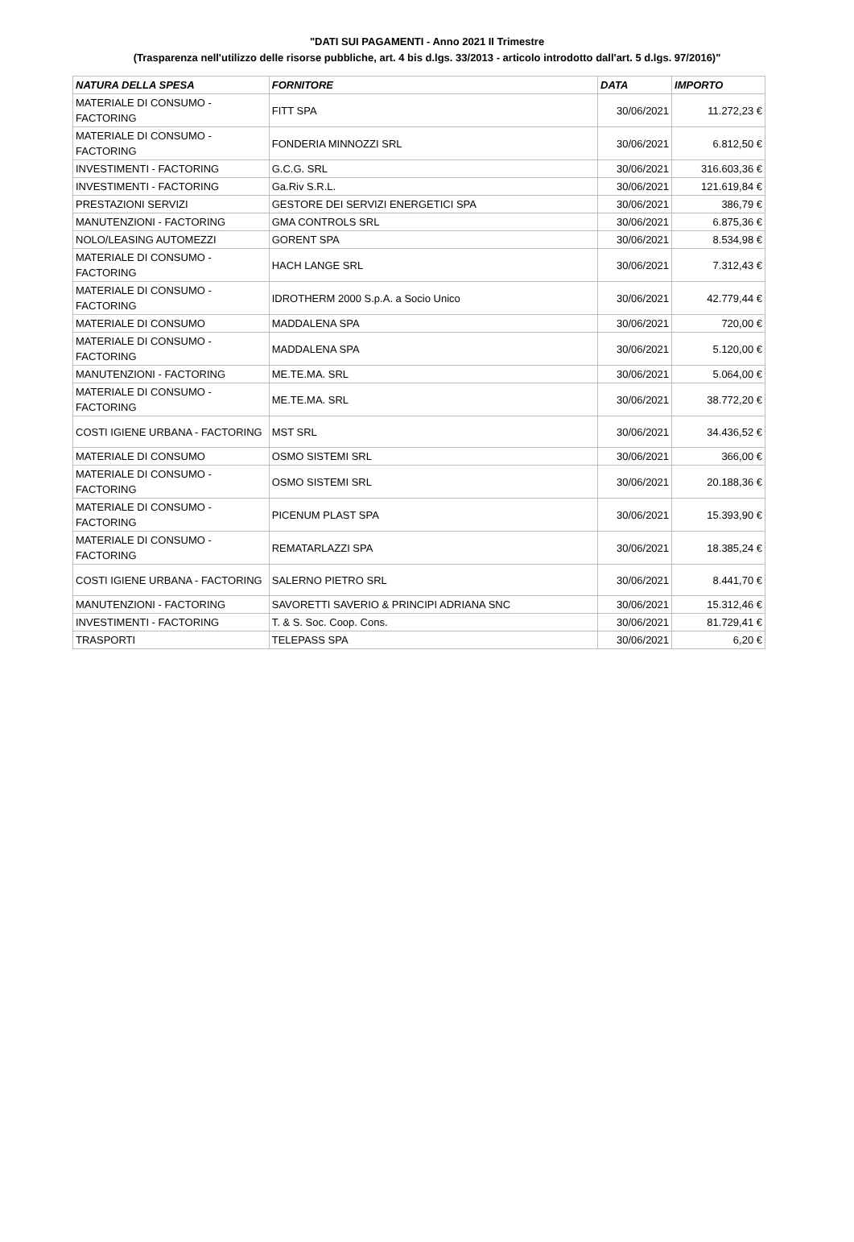"DATI SUI PAGAMENTI - Anno 2021 II Trimestre
(Trasparenza nell'utilizzo delle risorse pubbliche, art. 4 bis d.lgs. 33/2013 - articolo introdotto dall'art. 5 d.lgs. 97/2016)"
| NATURA DELLA SPESA | FORNITORE | DATA | IMPORTO |
| --- | --- | --- | --- |
| MATERIALE DI CONSUMO - FACTORING | FITT SPA | 30/06/2021 | 11.272,23 € |
| MATERIALE DI CONSUMO - FACTORING | FONDERIA MINNOZZI SRL | 30/06/2021 | 6.812,50 € |
| INVESTIMENTI - FACTORING | G.C.G. SRL | 30/06/2021 | 316.603,36 € |
| INVESTIMENTI - FACTORING | Ga.Riv S.R.L. | 30/06/2021 | 121.619,84 € |
| PRESTAZIONI SERVIZI | GESTORE DEI SERVIZI ENERGETICI SPA | 30/06/2021 | 386,79 € |
| MANUTENZIONI - FACTORING | GMA CONTROLS SRL | 30/06/2021 | 6.875,36 € |
| NOLO/LEASING AUTOMEZZI | GORENT SPA | 30/06/2021 | 8.534,98 € |
| MATERIALE DI CONSUMO - FACTORING | HACH LANGE SRL | 30/06/2021 | 7.312,43 € |
| MATERIALE DI CONSUMO - FACTORING | IDROTHERM 2000 S.p.A. a Socio Unico | 30/06/2021 | 42.779,44 € |
| MATERIALE DI CONSUMO | MADDALENA SPA | 30/06/2021 | 720,00 € |
| MATERIALE DI CONSUMO - FACTORING | MADDALENA SPA | 30/06/2021 | 5.120,00 € |
| MANUTENZIONI - FACTORING | ME.TE.MA. SRL | 30/06/2021 | 5.064,00 € |
| MATERIALE DI CONSUMO - FACTORING | ME.TE.MA. SRL | 30/06/2021 | 38.772,20 € |
| COSTI IGIENE URBANA - FACTORING | MST SRL | 30/06/2021 | 34.436,52 € |
| MATERIALE DI CONSUMO | OSMO SISTEMI SRL | 30/06/2021 | 366,00 € |
| MATERIALE DI CONSUMO - FACTORING | OSMO SISTEMI SRL | 30/06/2021 | 20.188,36 € |
| MATERIALE DI CONSUMO - FACTORING | PICENUM PLAST SPA | 30/06/2021 | 15.393,90 € |
| MATERIALE DI CONSUMO - FACTORING | REMATARLAZZI SPA | 30/06/2021 | 18.385,24 € |
| COSTI IGIENE URBANA - FACTORING | SALERNO PIETRO SRL | 30/06/2021 | 8.441,70 € |
| MANUTENZIONI - FACTORING | SAVORETTI SAVERIO & PRINCIPI ADRIANA SNC | 30/06/2021 | 15.312,46 € |
| INVESTIMENTI - FACTORING | T. & S. Soc. Coop. Cons. | 30/06/2021 | 81.729,41 € |
| TRASPORTI | TELEPASS SPA | 30/06/2021 | 6,20 € |